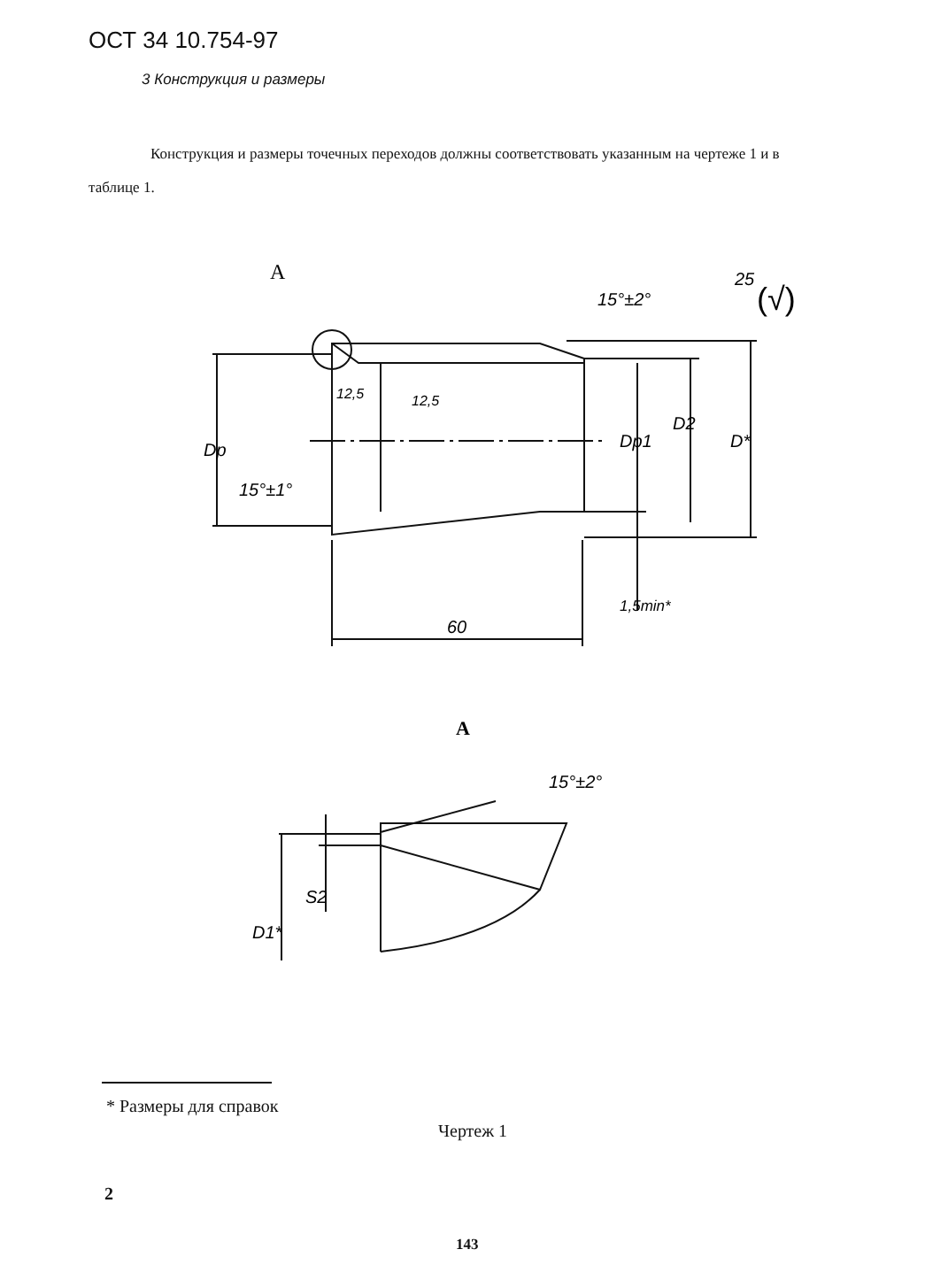ОСТ 34 10.754-97
3 Конструкция и размеры
Конструкция и размеры точечных переходов должны соответствовать указанным на чертеже 1 и в таблице 1.
A
15°±2°
25
(√)
12,5
12,5
15°±1°
60
Dр
Dр1
D2
D*
1,5min*
A
15°±2°
S2
D1*
* Размеры для справок
Чертеж 1
2
143